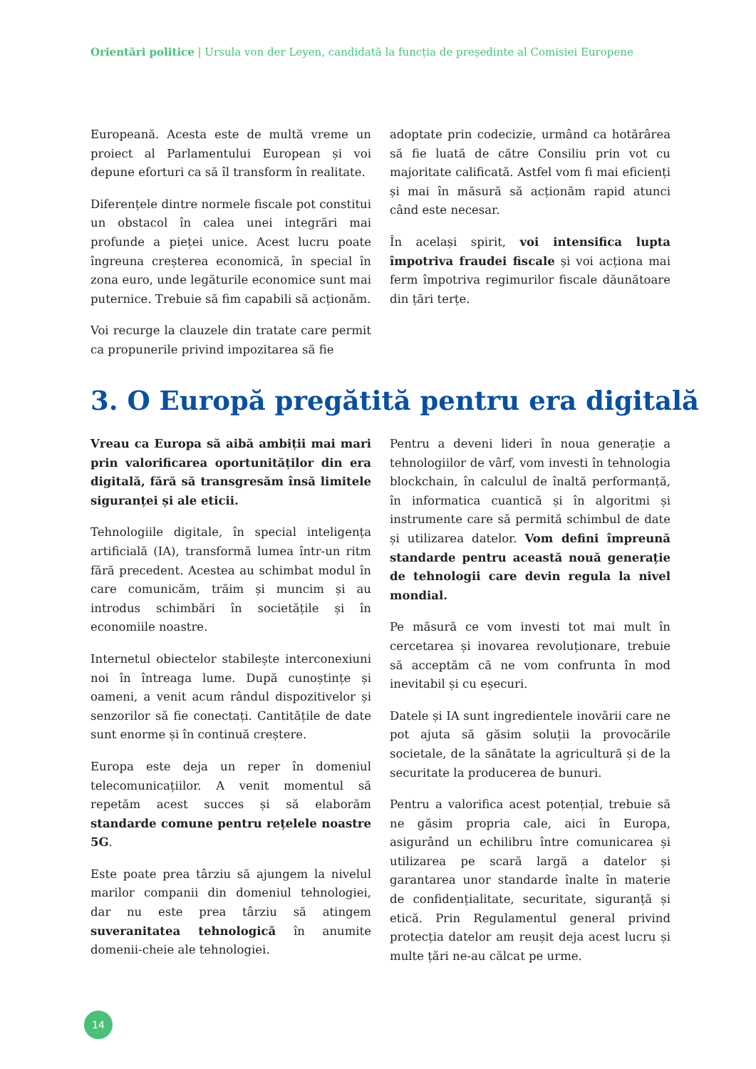Orientări politice | Ursula von der Leyen, candidată la funcția de președinte al Comisiei Europene
Europeană. Acesta este de multă vreme un proiect al Parlamentului European și voi depune eforturi ca să îl transform în realitate.
Diferențele dintre normele fiscale pot constitui un obstacol în calea unei integrări mai profunde a pieței unice. Acest lucru poate îngreuna creșterea economică, în special în zona euro, unde legăturile economice sunt mai puternice. Trebuie să fim capabili să acționăm.
Voi recurge la clauzele din tratate care permit ca propunerile privind impozitarea să fie
adoptate prin codecizie, urmând ca hotărârea să fie luată de către Consiliu prin vot cu majoritate calificată. Astfel vom fi mai eficienți și mai în măsură să acționăm rapid atunci când este necesar.
În același spirit, voi intensifica lupta împotriva fraudei fiscale și voi acționa mai ferm împotriva regimurilor fiscale dăunătoare din țări terțe.
3. O Europă pregătită pentru era digitală
Vreau ca Europa să aibă ambiții mai mari prin valorificarea oportunităților din era digitală, fără să transgresăm însă limitele siguranței și ale eticii.
Tehnologiile digitale, în special inteligența artificială (IA), transformă lumea într-un ritm fără precedent. Acestea au schimbat modul în care comunicăm, trăim și muncim și au introdus schimbări în societățile și în economiile noastre.
Internetul obiectelor stabilește interconexiuni noi în întreaga lume. După cunoștințe și oameni, a venit acum rândul dispozitivelor și senzorilor să fie conectați. Cantitățile de date sunt enorme și în continuă creștere.
Europa este deja un reper în domeniul telecomunicațiilor. A venit momentul să repetăm acest succes și să elaborăm standarde comune pentru rețelele noastre 5G.
Este poate prea târziu să ajungem la nivelul marilor companii din domeniul tehnologiei, dar nu este prea târziu să atingem suveranitatea tehnologică în anumite domenii-cheie ale tehnologiei.
Pentru a deveni lideri în noua generație a tehnologiilor de vârf, vom investi în tehnologia blockchain, în calculul de înaltă performanță, în informatica cuantică și în algoritmi și instrumente care să permită schimbul de date și utilizarea datelor. Vom defini împreună standarde pentru această nouă generație de tehnologii care devin regula la nivel mondial.
Pe măsură ce vom investi tot mai mult în cercetarea și inovarea revoluționare, trebuie să acceptăm că ne vom confrunta în mod inevitabil și cu eșecuri.
Datele și IA sunt ingredientele inovării care ne pot ajuta să găsim soluții la provocările societale, de la sănătate la agricultură și de la securitate la producerea de bunuri.
Pentru a valorifica acest potențial, trebuie să ne găsim propria cale, aici în Europa, asigurând un echilibru între comunicarea și utilizarea pe scară largă a datelor și garantarea unor standarde înalte în materie de confidențialitate, securitate, siguranță și etică. Prin Regulamentul general privind protecția datelor am reușit deja acest lucru și multe țări ne-au călcat pe urme.
14